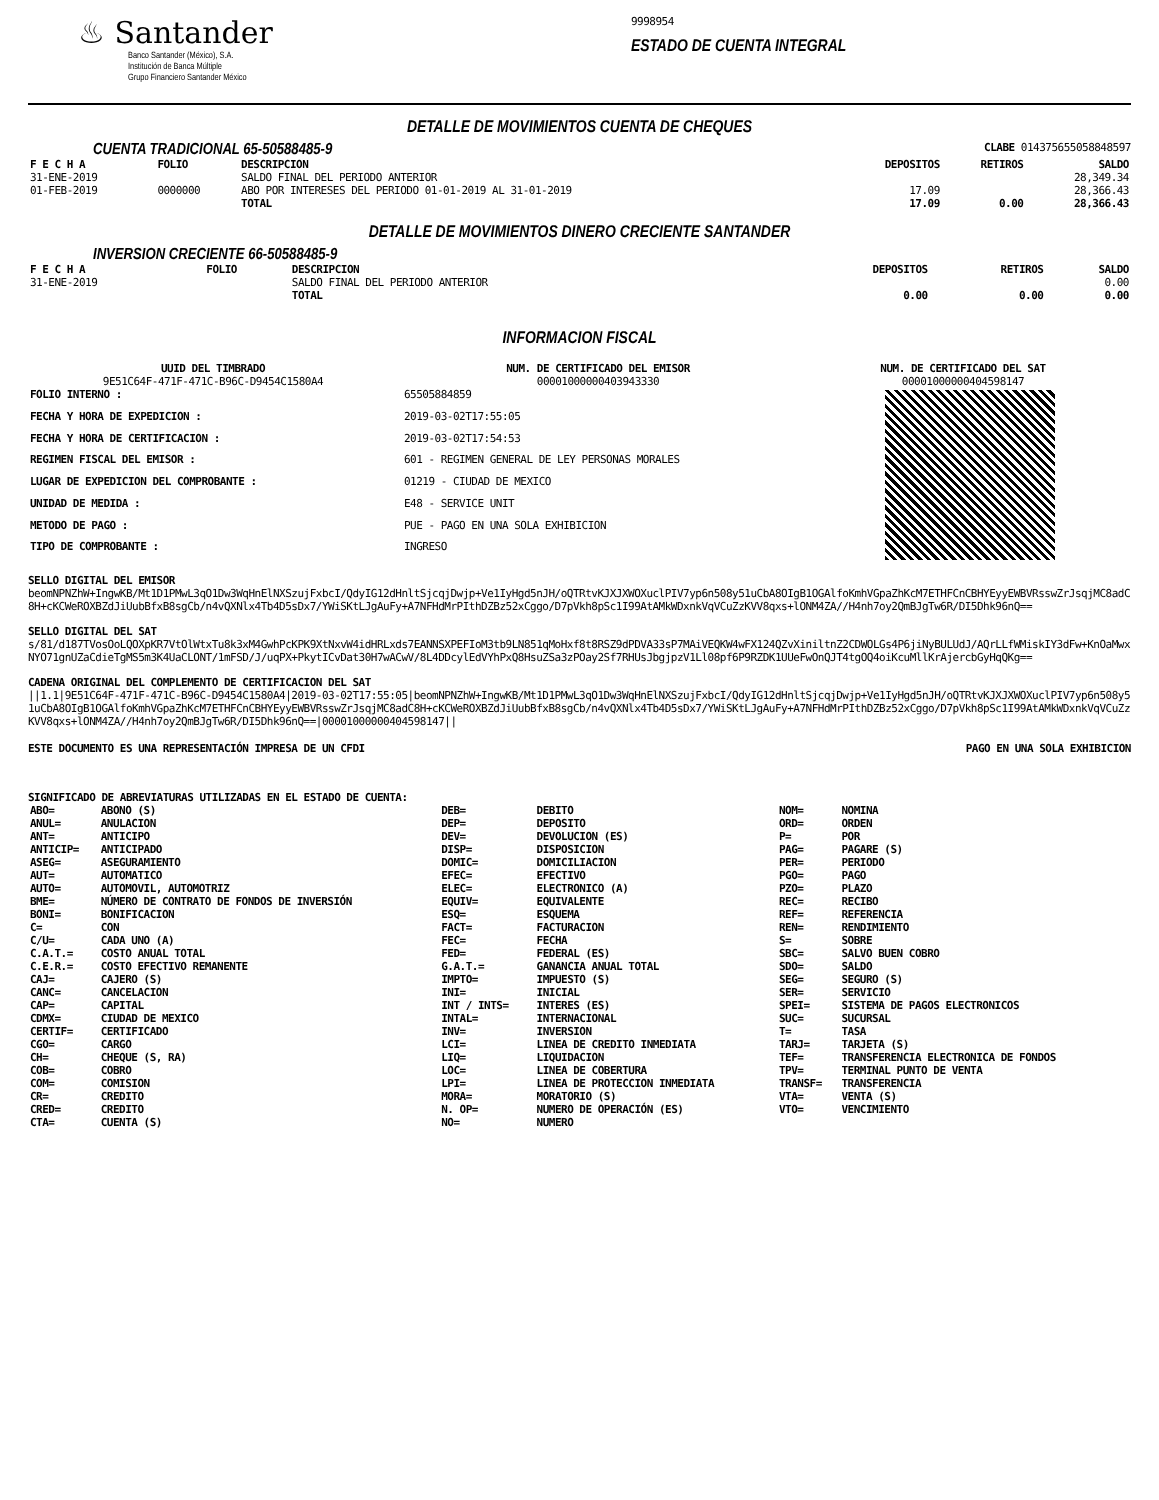♨ Santander
Banco Santander (México), S.A.
Institución de Banca Múltiple
Grupo Financiero Santander México
9998954
ESTADO DE CUENTA INTEGRAL
DETALLE DE MOVIMIENTOS CUENTA DE CHEQUES
CUENTA TRADICIONAL 65-50588485-9 CLABE 014375655058848597
| F E C H A | FOLIO | DESCRIPCION | DEPOSITOS | RETIROS | SALDO |
| --- | --- | --- | --- | --- | --- |
| 31-ENE-2019 | | SALDO FINAL DEL PERIODO ANTERIOR | | | 28,349.34 |
| 01-FEB-2019 | 0000000 | ABO POR INTERESES DEL PERIODO 01-01-2019 AL 31-01-2019 | 17.09 | | 28,366.43 |
| | | TOTAL | 17.09 | 0.00 | 28,366.43 |
DETALLE DE MOVIMIENTOS DINERO CRECIENTE SANTANDER
INVERSION CRECIENTE 66-50588485-9
| F E C H A | FOLIO | DESCRIPCION | DEPOSITOS | RETIROS | SALDO |
| --- | --- | --- | --- | --- | --- |
| 31-ENE-2019 | | SALDO FINAL DEL PERIODO ANTERIOR | | | 0.00 |
| | | TOTAL | 0.00 | 0.00 | 0.00 |
INFORMACION FISCAL
UUID DEL TIMBRADO
9E51C64F-471F-471C-B96C-D9454C1580A4
NUM. DE CERTIFICADO DEL EMISOR
00001000000403943330
NUM. DE CERTIFICADO DEL SAT
00001000000404598147
| FOLIO INTERNO : | 65505884859 |
| FECHA Y HORA DE EXPEDICION : | 2019-03-02T17:55:05 |
| FECHA Y HORA DE CERTIFICACION : | 2019-03-02T17:54:53 |
| REGIMEN FISCAL DEL EMISOR : | 601 - REGIMEN GENERAL DE LEY PERSONAS MORALES |
| LUGAR DE EXPEDICION DEL COMPROBANTE : | 01219 - CIUDAD DE MEXICO |
| UNIDAD DE MEDIDA : | E48 - SERVICE UNIT |
| METODO DE PAGO : | PUE - PAGO EN UNA SOLA EXHIBICION |
| TIPO DE COMPROBANTE : | INGRESO |
SELLO DIGITAL DEL EMISOR
beomNPNZhW+IngwKB/Mt1D1PMwL3qO1Dw3WqHnElNXSzujFxbcI/QdyIG12dHnltSjcqjDwjp+Ve1IyHgd5nJH/oQTRtvKJXJXWOXuclPIV7yp6n508y51uCbA8OIgB1OGAlfoKmhVGpaZhKcM7ETHFCnCBHYEyyEWBVRsswZrJsqjMC8adC8H+cKCWeROXBZdJiUubBfxB8sgCb/n4vQXNlx4Tb4D5sDx7/YWiSKtLJgAuFy+A7NFHdMrPIthDZBz52xCggo/D7pVkh8pSc1I99AtAMkWDxnkVqVCuZzKVV8qxs+lONM4ZA//H4nh7oy2QmBJgTw6R/DI5Dhk96nQ==
SELLO DIGITAL DEL SAT
s/81/d187TVosOoLQOXpKR7VtOlWtxTu8k3xM4GwhPcKPK9XtNxvW4idHRLxds7EANNSXPEFIoM3tb9LN851qMoHxf8t8RSZ9dPDVA33sP7MAiVEQKW4wFX124QZvXiniltnZ2CDWOLGs4P6jiNyBULUdJ/AQrLLfWMiskIY3dFw+KnOaMwxNYO71gnUZaCdieTgMS5m3K4UaCLONT/1mFSD/J/uqPX+PkytICvDat30H7wACwV/8L4DDcylEdVYhPxQ8HsuZSa3zPOay2Sf7RHUsJbgjpzV1Ll08pf6P9RZDK1UUeFwOnQJT4tgOQ4oiKcuMllKrAjercbGyHqQKg==
CADENA ORIGINAL DEL COMPLEMENTO DE CERTIFICACION DEL SAT
||1.1|9E51C64F-471F-471C-B96C-D9454C1580A4|2019-03-02T17:55:05|beomNPNZhW+IngwKB/Mt1D1PMwL3qO1Dw3WqHnElNXSzujFxbcI/QdyIG12dHnltSjcqjDwjp+Ve1IyHgd5nJH/oQTRtvKJXJXWOXuclPIV7yp6n508y51uCbA8OIgB1OGAlfoKmhVGpaZhKcM7ETHFCnCBHYEyyEWBVRsswZrJsqjMC8adC8H+cKCWeROXBZdJiUubBfxB8sgCb/n4vQXNlx4Tb4D5sDx7/YWiSKtLJgAuFy+A7NFHdMrPIthDZBz52xCggo/D7pVkh8pSc1I99AtAMkWDxnkVqVCuZzKVV8qxs+lONM4ZA//H4nh7oy2QmBJgTw6R/DI5Dhk96nQ==|00001000000404598147||
ESTE DOCUMENTO ES UNA REPRESENTACIÓN IMPRESA DE UN CFDI PAGO EN UNA SOLA EXHIBICION
SIGNIFICADO DE ABREVIATURAS UTILIZADAS EN EL ESTADO DE CUENTA:
| ABO= | ABONO (S) | DEB= | DEBITO | NOM= | NOMINA |
| ANUL= | ANULACION | DEP= | DEPOSITO | ORD= | ORDEN |
| ANT= | ANTICIPO | DEV= | DEVOLUCION (ES) | P= | POR |
| ANTICIP= | ANTICIPADO | DISP= | DISPOSICION | PAG= | PAGARE (S) |
| ASEG= | ASEGURAMIENTO | DOMIC= | DOMICILIACION | PER= | PERIODO |
| AUT= | AUTOMATICO | EFEC= | EFECTIVO | PGO= | PAGO |
| AUTO= | AUTOMOVIL, AUTOMOTRIZ | ELEC= | ELECTRONICO (A) | PZO= | PLAZO |
| BME= | NÚMERO DE CONTRATO DE FONDOS DE INVERSIÓN | EQUIV= | EQUIVALENTE | REC= | RECIBO |
| BONI= | BONIFICACION | ESQ= | ESQUEMA | REF= | REFERENCIA |
| C= | CON | FACT= | FACTURACION | REN= | RENDIMIENTO |
| C/U= | CADA UNO (A) | FEC= | FECHA | S= | SOBRE |
| C.A.T.= | COSTO ANUAL TOTAL | FED= | FEDERAL (ES) | SBC= | SALVO BUEN COBRO |
| C.E.R.= | COSTO EFECTIVO REMANENTE | G.A.T.= | GANANCIA ANUAL TOTAL | SDO= | SALDO |
| CAJ= | CAJERO (S) | IMPTO= | IMPUESTO (S) | SEG= | SEGURO (S) |
| CANC= | CANCELACION | INI= | INICIAL | SER= | SERVICIO |
| CAP= | CAPITAL | INT / INTS= | INTERES (ES) | SPEI= | SISTEMA DE PAGOS ELECTRONICOS |
| CDMX= | CIUDAD DE MEXICO | INTAL= | INTERNACIONAL | SUC= | SUCURSAL |
| CERTIF= | CERTIFICADO | INV= | INVERSION | T= | TASA |
| CGO= | CARGO | LCI= | LINEA DE CREDITO INMEDIATA | TARJ= | TARJETA (S) |
| CH= | CHEQUE (S, RA) | LIQ= | LIQUIDACION | TEF= | TRANSFERENCIA ELECTRONICA DE FONDOS |
| COB= | COBRO | LOC= | LINEA DE COBERTURA | TPV= | TERMINAL PUNTO DE VENTA |
| COM= | COMISION | LPI= | LINEA DE PROTECCION INMEDIATA | TRANSF= | TRANSFERENCIA |
| CR= | CREDITO | MORA= | MORATORIO (S) | VTA= | VENTA (S) |
| CRED= | CREDITO | N. OP= | NUMERO DE OPERACIÓN (ES) | VTO= | VENCIMIENTO |
| CTA= | CUENTA (S) | NO= | NUMERO | | |